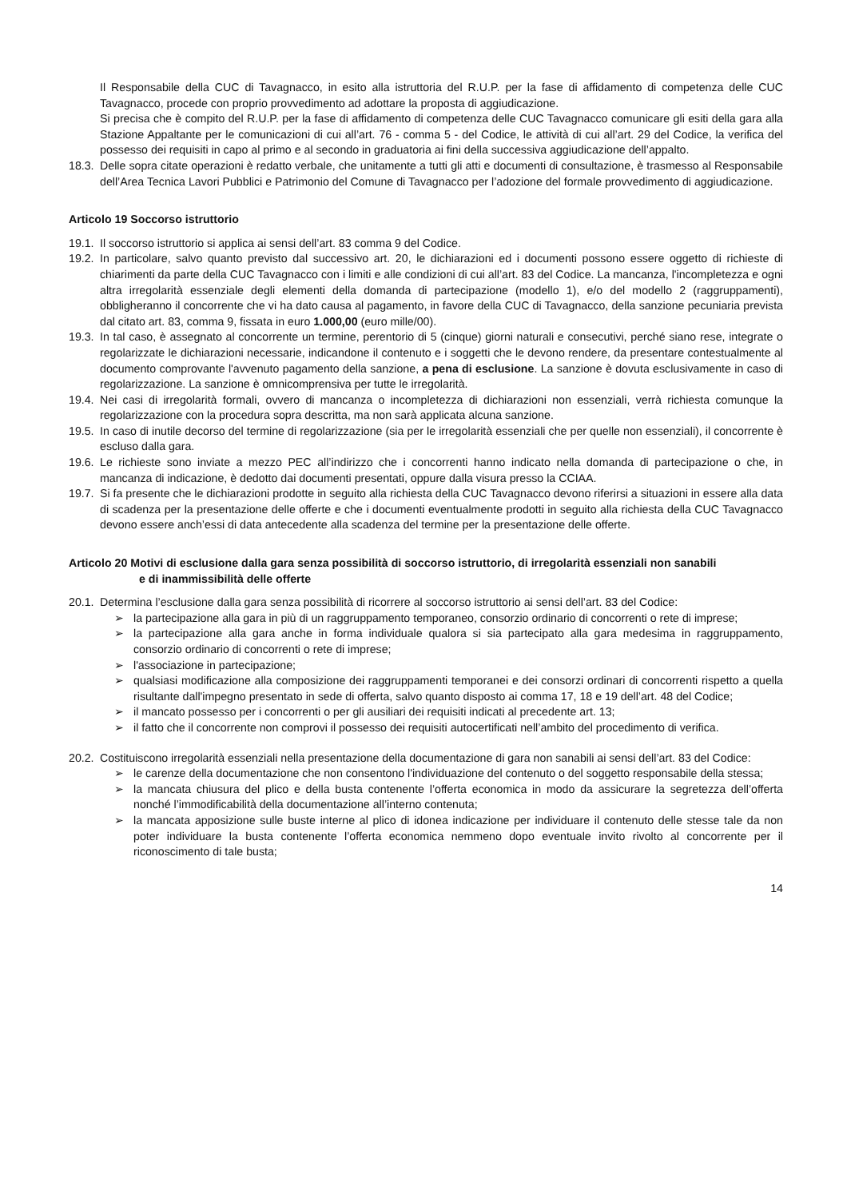Il Responsabile della CUC di Tavagnacco, in esito alla istruttoria del R.U.P. per la fase di affidamento di competenza delle CUC Tavagnacco, procede con proprio provvedimento ad adottare la proposta di aggiudicazione.
Si precisa che è compito del R.U.P. per la fase di affidamento di competenza delle CUC Tavagnacco comunicare gli esiti della gara alla Stazione Appaltante per le comunicazioni di cui all’art. 76 - comma 5 - del Codice, le attività di cui all’art. 29 del Codice, la verifica del possesso dei requisiti in capo al primo e al secondo in graduatoria ai fini della successiva aggiudicazione dell’appalto.
18.3. Delle sopra citate operazioni è redatto verbale, che unitamente a tutti gli atti e documenti di consultazione, è trasmesso al Responsabile dell’Area Tecnica Lavori Pubblici e Patrimonio del Comune di Tavagnacco per l’adozione del formale provvedimento di aggiudicazione.
Articolo 19 Soccorso istruttorio
19.1. Il soccorso istruttorio si applica ai sensi dell’art. 83 comma 9 del Codice.
19.2. In particolare, salvo quanto previsto dal successivo art. 20, le dichiarazioni ed i documenti possono essere oggetto di richieste di chiarimenti da parte della CUC Tavagnacco con i limiti e alle condizioni di cui all’art. 83 del Codice. La mancanza, l'incompletezza e ogni altra irregolarità essenziale degli elementi della domanda di partecipazione (modello 1), e/o del modello 2 (raggruppamenti), obbligheranno il concorrente che vi ha dato causa al pagamento, in favore della CUC di Tavagnacco, della sanzione pecuniaria prevista dal citato art. 83, comma 9, fissata in euro 1.000,00 (euro mille/00).
19.3. In tal caso, è assegnato al concorrente un termine, perentorio di 5 (cinque) giorni naturali e consecutivi, perché siano rese, integrate o regolarizzate le dichiarazioni necessarie, indicandone il contenuto e i soggetti che le devono rendere, da presentare contestualmente al documento comprovante l'avvenuto pagamento della sanzione, a pena di esclusione. La sanzione è dovuta esclusivamente in caso di regolarizzazione. La sanzione è omnicomprensiva per tutte le irregolarità.
19.4. Nei casi di irregolarità formali, ovvero di mancanza o incompletezza di dichiarazioni non essenziali, verrà richiesta comunque la regolarizzazione con la procedura sopra descritta, ma non sarà applicata alcuna sanzione.
19.5. In caso di inutile decorso del termine di regolarizzazione (sia per le irregolarità essenziali che per quelle non essenziali), il concorrente è escluso dalla gara.
19.6. Le richieste sono inviate a mezzo PEC all’indirizzo che i concorrenti hanno indicato nella domanda di partecipazione o che, in mancanza di indicazione, è dedotto dai documenti presentati, oppure dalla visura presso la CCIAA.
19.7. Si fa presente che le dichiarazioni prodotte in seguito alla richiesta della CUC Tavagnacco devono riferirsi a situazioni in essere alla data di scadenza per la presentazione delle offerte e che i documenti eventualmente prodotti in seguito alla richiesta della CUC Tavagnacco devono essere anch’essi di data antecedente alla scadenza del termine per la presentazione delle offerte.
Articolo 20 Motivi di esclusione dalla gara senza possibilità di soccorso istruttorio, di irregolarità essenziali non sanabili
e di inammissibilità delle offerte
20.1. Determina l’esclusione dalla gara senza possibilità di ricorrere al soccorso istruttorio ai sensi dell’art. 83 del Codice:
➢ la partecipazione alla gara in più di un raggruppamento temporaneo, consorzio ordinario di concorrenti o rete di imprese;
➢ la partecipazione alla gara anche in forma individuale qualora si sia partecipato alla gara medesima in raggruppamento, consorzio ordinario di concorrenti o rete di imprese;
➢ l'associazione in partecipazione;
➢ qualsiasi modificazione alla composizione dei raggruppamenti temporanei e dei consorzi ordinari di concorrenti rispetto a quella risultante dall'impegno presentato in sede di offerta, salvo quanto disposto ai comma 17, 18 e 19 dell’art. 48 del Codice;
➢ il mancato possesso per i concorrenti o per gli ausiliari dei requisiti indicati al precedente art. 13;
➢ il fatto che il concorrente non comprovi il possesso dei requisiti autocertificati nell’ambito del procedimento di verifica.
20.2. Costituiscono irregolarità essenziali nella presentazione della documentazione di gara non sanabili ai sensi dell’art. 83 del Codice:
➢ le carenze della documentazione che non consentono l'individuazione del contenuto o del soggetto responsabile della stessa;
➢ la mancata chiusura del plico e della busta contenente l’offerta economica in modo da assicurare la segretezza dell’offerta nonché l’immodificabilità della documentazione all’interno contenuta;
➢ la mancata apposizione sulle buste interne al plico di idonea indicazione per individuare il contenuto delle stesse tale da non poter individuare la busta contenente l’offerta economica nemmeno dopo eventuale invito rivolto al concorrente per il riconoscimento di tale busta;
14